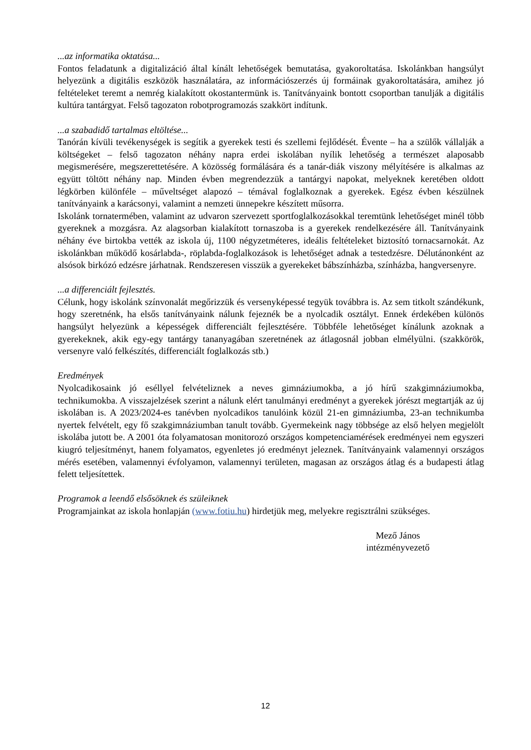...az informatika oktatása...
Fontos feladatunk a digitalizáció által kínált lehetőségek bemutatása, gyakoroltatása. Iskolánkban hangsúlyt helyezünk a digitális eszközök használatára, az információszerzés új formáinak gyakoroltatására, amihez jó feltételeket teremt a nemrég kialakított okostantermünk is. Tanítványaink bontott csoportban tanulják a digitális kultúra tantárgyat. Felső tagozaton robotprogramozás szakkört indítunk.
...a szabadidő tartalmas eltöltése...
Tanórán kívüli tevékenységek is segítik a gyerekek testi és szellemi fejlődését. Évente – ha a szülők vállalják a költségeket – felső tagozaton néhány napra erdei iskolában nyílik lehetőség a természet alaposabb megismerésére, megszerettetésére. A közösség formálására és a tanár-diák viszony mélyítésére is alkalmas az együtt töltött néhány nap. Minden évben megrendezzük a tantárgyi napokat, melyeknek keretében oldott légkörben különféle – műveltséget alapozó – témával foglalkoznak a gyerekek. Egész évben készülnek tanítványaink a karácsonyi, valamint a nemzeti ünnepekre készített műsorra.
Iskolánk tornatermében, valamint az udvaron szervezett sportfoglalkozásokkal teremtünk lehetőséget minél több gyereknek a mozgásra. Az alagsorban kialakított tornaszoba is a gyerekek rendelkezésére áll. Tanítványaink néhány éve birtokba vették az iskola új, 1100 négyzetméteres, ideális feltételeket biztosító tornacsarnokát. Az iskolánkban működő kosárlabda-, röplabda-foglalkozások is lehetőséget adnak a testedzésre. Délutánonként az alsósok birkózó edzésre járhatnak. Rendszeresen visszük a gyerekeket bábszínházba, színházba, hangversenyre.
...a differenciált fejlesztés.
Célunk, hogy iskolánk színvonalát megőrizzük és versenyképessé tegyük továbbra is. Az sem titkolt szándékunk, hogy szeretnénk, ha elsős tanítványaink nálunk fejeznék be a nyolcadik osztályt. Ennek érdekében különös hangsúlyt helyezünk a képességek differenciált fejlesztésére. Többféle lehetőséget kínálunk azoknak a gyerekeknek, akik egy-egy tantárgy tananyagában szeretnének az átlagosnál jobban elmélyülni. (szakkörök, versenyre való felkészítés, differenciált foglalkozás stb.)
Eredmények
Nyolcadikosaink jó eséllyel felvételiznek a neves gimnáziumokba, a jó hírű szakgimnáziumokba, technikumokba. A visszajelzések szerint a nálunk elért tanulmányi eredményt a gyerekek jórészt megtartják az új iskolában is. A 2023/2024-es tanévben nyolcadikos tanulóink közül 21-en gimnáziumba, 23-an technikumba nyertek felvételt, egy fő szakgimnáziumban tanult tovább. Gyermekeink nagy többsége az első helyen megjelölt iskolába jutott be. A 2001 óta folyamatosan monitorozó országos kompetenciamérések eredményei nem egyszeri kiugró teljesítményt, hanem folyamatos, egyenletes jó eredményt jeleznek. Tanítványaink valamennyi országos mérés esetében, valamennyi évfolyamon, valamennyi területen, magasan az országos átlag és a budapesti átlag felett teljesítettek.
Programok a leendő elsősöknek és szüleiknek
Programjainkat az iskola honlapján (www.fotiu.hu) hirdetjük meg, melyekre regisztrálni szükséges.
Mező János
intézményvezető
12